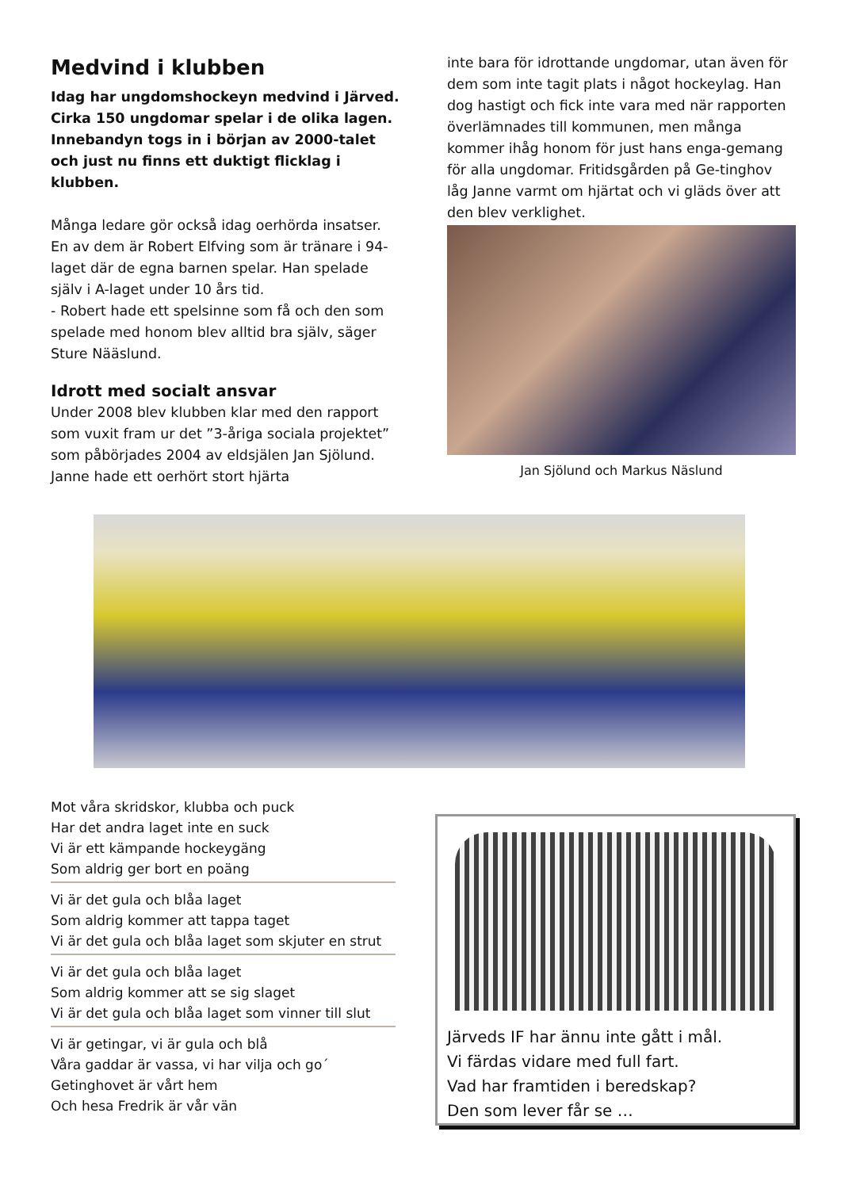Medvind i klubben
Idag har ungdomshockeyn medvind i Järved. Cirka 150 ungdomar spelar i de olika lagen. Innebandyn togs in i början av 2000-talet och just nu finns ett duktigt flicklag i klubben.
Många ledare gör också idag oerhörda insatser. En av dem är Robert Elfving som är tränare i 94-laget där de egna barnen spelar. Han spelade själv i A-laget under 10 års tid.
- Robert hade ett spelsinne som få och den som spelade med honom blev alltid bra själv, säger Sture Nääslund.
Idrott med socialt ansvar
Under 2008 blev klubben klar med den rapport som vuxit fram ur det ”3-åriga sociala projektet” som påbörjades 2004 av eldsjälen Jan Sjölund. Janne hade ett oerhört stort hjärta
inte bara för idrottande ungdomar, utan även för dem som inte tagit plats i något hockeylag. Han dog hastigt och fick inte vara med när rapporten överlämnades till kommunen, men många kommer ihåg honom för just hans enga-gemang för alla ungdomar. Fritidsgården på Ge-tinghov låg Janne varmt om hjärtat och vi gläds över att den blev verklighet.
Jan Sjölund och Markus Näslund
Mot våra skridskor, klubba och puck
Har det andra laget inte en suck
Vi är ett kämpande hockeygäng
Som aldrig ger bort en poäng
Vi är det gula och blåa laget
Som aldrig kommer att tappa taget
Vi är det gula och blåa laget som skjuter en strut
Vi är det gula och blåa laget
Som aldrig kommer att se sig slaget
Vi är det gula och blåa laget som vinner till slut
Vi är getingar, vi är gula och blå
Våra gaddar är vassa, vi har vilja och go´
Getinghovet är vårt hem
Och hesa Fredrik är vår vän
Järveds IF har ännu inte gått i mål.
Vi färdas vidare med full fart.
Vad har framtiden i beredskap?
Den som lever får se …